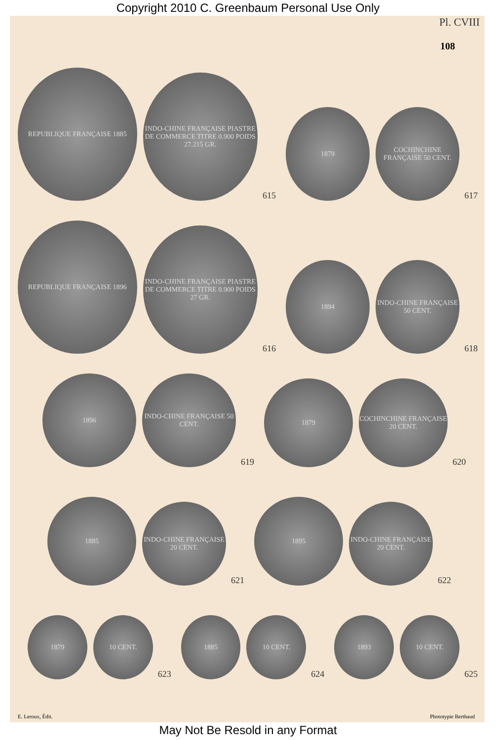Copyright 2010 C. Greenbaum Personal Use Only
Pl. CVIII
108
REPUBLIQUE FRANÇAISE 1885
INDO-CHINE FRANÇAISE PIASTRE DE COMMERCE TITRE 0.900 POIDS 27.215 GR.
615
1879
COCHINCHINE FRANÇAISE 50 CENT.
617
REPUBLIQUE FRANÇAISE 1896
INDO-CHINE FRANÇAISE PIASTRE DE COMMERCE TITRE 0.900 POIDS 27 GR.
616
1894
INDO-CHINE FRANÇAISE 50 CENT.
618
1896
INDO-CHINE FRANÇAISE 50 CENT.
619
1879
COCHINCHINE FRANÇAISE 20 CENT.
620
1885
INDO-CHINE FRANÇAISE 20 CENT.
621
1895
INDO-CHINE FRANÇAISE 20 CENT.
622
1879
10 CENT.
623
1885
10 CENT.
624
1893
10 CENT.
625
E. Leroux, Édit. Phototypie Berthaud
May Not Be Resold in any Format